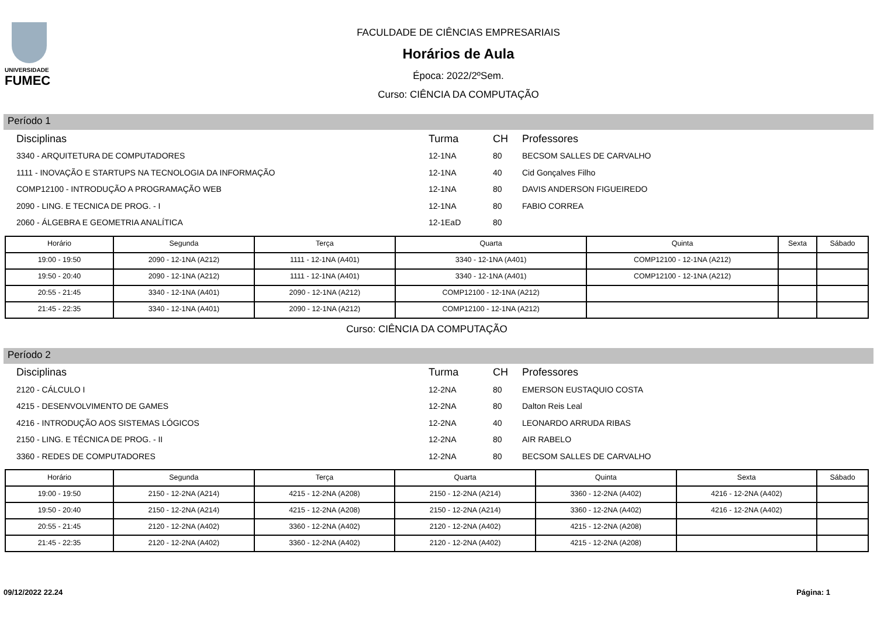UNIVERSIDADE
FUMEC
FACULDADE DE CIÊNCIAS EMPRESARIAIS
Horários de Aula
Época: 2022/2ºSem.
Curso: CIÊNCIA DA COMPUTAÇÃO
Período 1
| Disciplinas | Turma | CH | Professores |
| --- | --- | --- | --- |
| 3340 - ARQUITETURA DE COMPUTADORES | 12-1NA | 80 | BECSOM SALLES DE CARVALHO |
| 1111 - INOVAÇÃO E STARTUPS NA TECNOLOGIA DA INFORMAÇÃO | 12-1NA | 40 | Cid Gonçalves Filho |
| COMP12100 - INTRODUÇÃO A PROGRAMAÇÃO WEB | 12-1NA | 80 | DAVIS ANDERSON FIGUEIREDO |
| 2090 - LING. E TECNICA DE PROG. - I | 12-1NA | 80 | FABIO CORREA |
| 2060 - ÁLGEBRA E GEOMETRIA ANALÍTICA | 12-1EaD | 80 | |
| Horário | Segunda | Terça | Quarta | Quinta | Sexta | Sábado |
| --- | --- | --- | --- | --- | --- | --- |
| 19:00 - 19:50 | 2090 - 12-1NA (A212) | 1111 - 12-1NA (A401) | 3340 - 12-1NA (A401) | COMP12100 - 12-1NA (A212) | | |
| 19:50 - 20:40 | 2090 - 12-1NA (A212) | 1111 - 12-1NA (A401) | 3340 - 12-1NA (A401) | COMP12100 - 12-1NA (A212) | | |
| 20:55 - 21:45 | 3340 - 12-1NA (A401) | 2090 - 12-1NA (A212) | COMP12100 - 12-1NA (A212) | | | |
| 21:45 - 22:35 | 3340 - 12-1NA (A401) | 2090 - 12-1NA (A212) | COMP12100 - 12-1NA (A212) | | | |
Curso: CIÊNCIA DA COMPUTAÇÃO
Período 2
| Disciplinas | Turma | CH | Professores |
| --- | --- | --- | --- |
| 2120 - CÁLCULO I | 12-2NA | 80 | EMERSON EUSTAQUIO COSTA |
| 4215 - DESENVOLVIMENTO DE GAMES | 12-2NA | 80 | Dalton Reis Leal |
| 4216 - INTRODUÇÃO AOS SISTEMAS LÓGICOS | 12-2NA | 40 | LEONARDO ARRUDA RIBAS |
| 2150 - LING. E TÉCNICA DE PROG. - II | 12-2NA | 80 | AIR RABELO |
| 3360 - REDES DE COMPUTADORES | 12-2NA | 80 | BECSOM SALLES DE CARVALHO |
| Horário | Segunda | Terça | Quarta | Quinta | Sexta | Sábado |
| --- | --- | --- | --- | --- | --- | --- |
| 19:00 - 19:50 | 2150 - 12-2NA (A214) | 4215 - 12-2NA (A208) | 2150 - 12-2NA (A214) | 3360 - 12-2NA (A402) | 4216 - 12-2NA (A402) | |
| 19:50 - 20:40 | 2150 - 12-2NA (A214) | 4215 - 12-2NA (A208) | 2150 - 12-2NA (A214) | 3360 - 12-2NA (A402) | 4216 - 12-2NA (A402) | |
| 20:55 - 21:45 | 2120 - 12-2NA (A402) | 3360 - 12-2NA (A402) | 2120 - 12-2NA (A402) | 4215 - 12-2NA (A208) | | |
| 21:45 - 22:35 | 2120 - 12-2NA (A402) | 3360 - 12-2NA (A402) | 2120 - 12-2NA (A402) | 4215 - 12-2NA (A208) | | |
09/12/2022 22.24 Página: 1